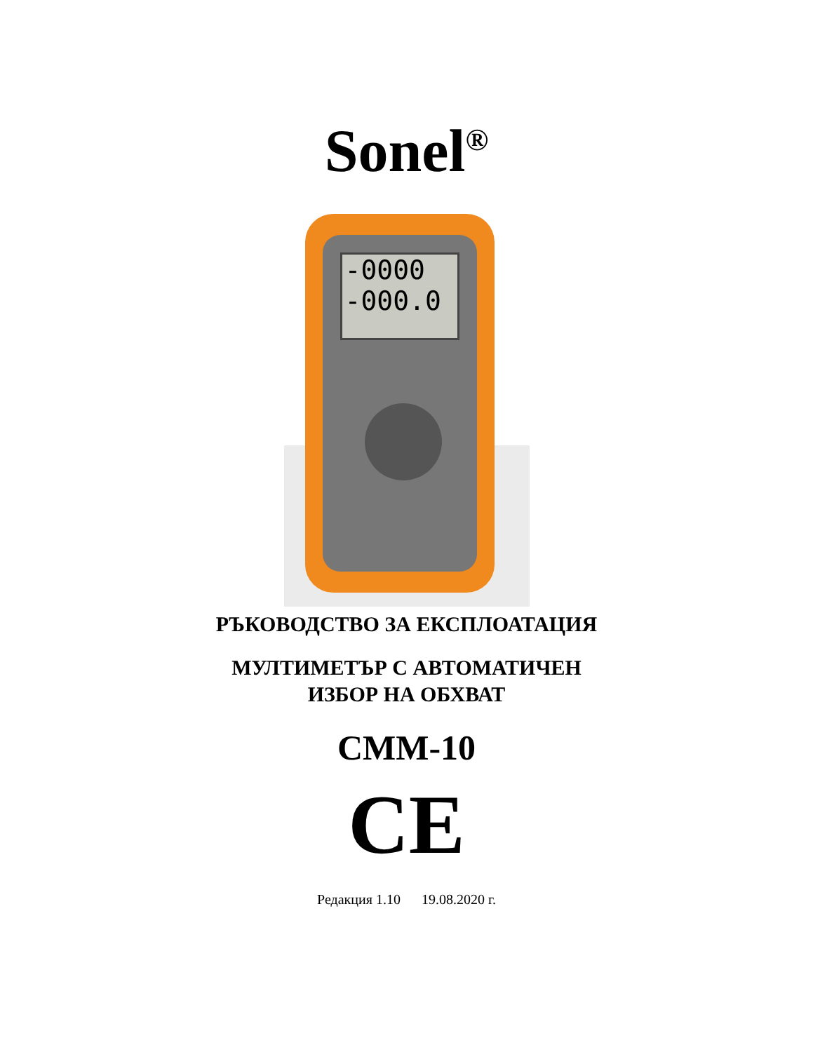Sonel<sup>®</sup>
-0000
-000.0
РЪКОВОДСТВО ЗА ЕКСПЛОАТАЦИЯ
МУЛТИМЕТЪР С АВТОМАТИЧЕН
ИЗБОР НА ОБХВАТ
CMM-10
CE
Редакция 1.10 19.08.2020 г.